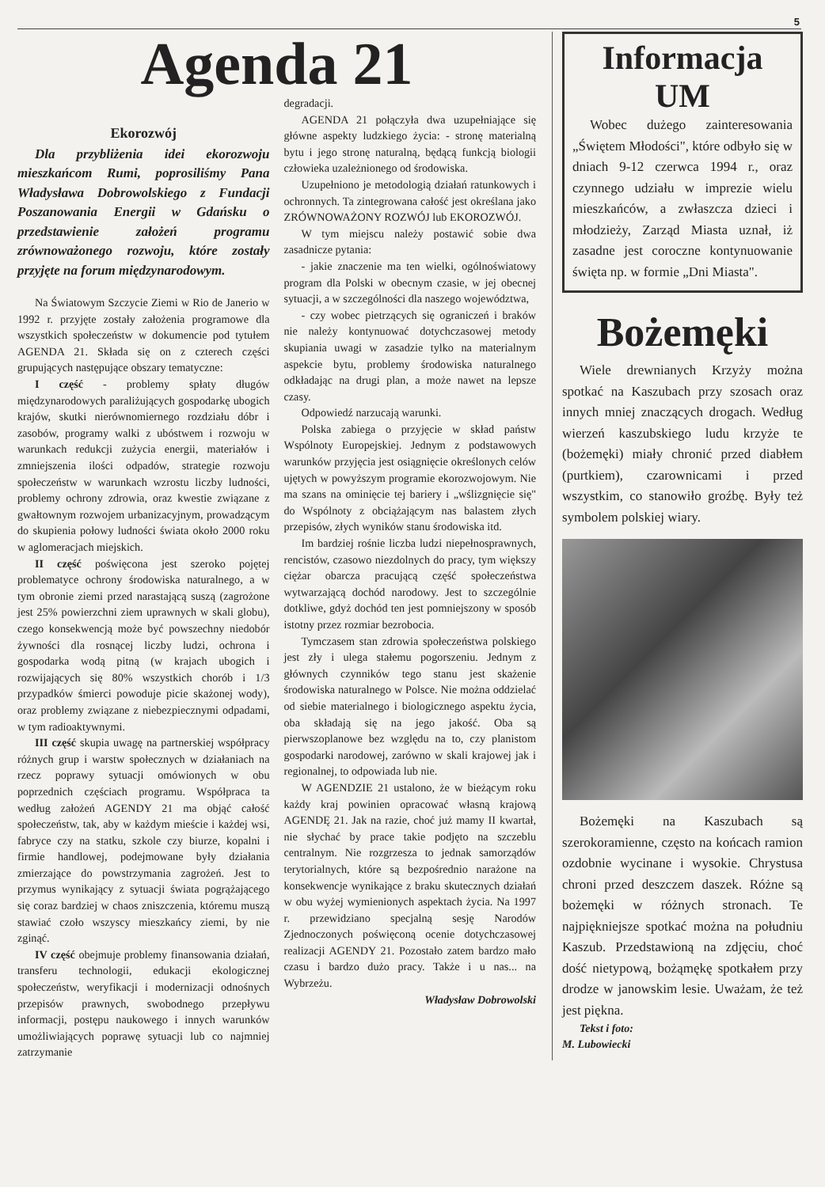5
Agenda 21
Ekorozwój
Dla przybliżenia idei ekorozwoju mieszkańcom Rumi, poprosiliśmy Pana Władysława Dobrowolskiego z Fundacji Poszanowania Energii w Gdańsku o przedstawienie założeń programu zrównoważonego rozwoju, które zostały przyjęte na forum międzynarodowym.
Na Światowym Szczycie Ziemi w Rio de Janerio w 1992 r. przyjęte zostały założenia programowe dla wszystkich społeczeństw w dokumencie pod tytułem AGENDA 21. Składa się on z czterech części grupujących następujące obszary tematyczne:
I część - problemy spłaty długów międzynarodowych paraliżujących gospodarkę ubogich krajów, skutki nierównomiernego rozdziału dóbr i zasobów, programy walki z ubóstwem i rozwoju w warunkach redukcji zużycia energii, materiałów i zmniejszenia ilości odpadów, strategie rozwoju społeczeństw w warunkach wzrostu liczby ludności, problemy ochrony zdrowia, oraz kwestie związane z gwałtownym rozwojem urbanizacyjnym, prowadzącym do skupienia połowy ludności świata około 2000 roku w aglomeracjach miejskich.
II część poświęcona jest szeroko pojętej problematyce ochrony środowiska naturalnego, a w tym obronie ziemi przed narastającą suszą (zagrożone jest 25% powierzchni ziem uprawnych w skali globu), czego konsekwencją może być powszechny niedobór żywności dla rosnącej liczby ludzi, ochrona i gospodarka wodą pitną (w krajach ubogich i rozwijających się 80% wszystkich chorób i 1/3 przypadków śmierci powoduje picie skażonej wody), oraz problemy związane z niebezpiecznymi odpadami, w tym radioaktywnymi.
III część skupia uwagę na partnerskiej współpracy różnych grup i warstw społecznych w działaniach na rzecz poprawy sytuacji omówionych w obu poprzednich częściach programu. Współpraca ta według założeń AGENDY 21 ma objąć całość społeczeństw, tak, aby w każdym mieście i każdej wsi, fabryce czy na statku, szkole czy biurze, kopalni i firmie handlowej, podejmowane były działania zmierzające do powstrzymania zagrożeń. Jest to przymus wynikający z sytuacji świata pogrążającego się coraz bardziej w chaos zniszczenia, któremu muszą stawiać czoło wszyscy mieszkańcy ziemi, by nie zginąć.
IV część obejmuje problemy finansowania działań, transferu technologii, edukacji ekologicznej społeczeństw, weryfikacji i modernizacji odnośnych przepisów prawnych, swobodnego przepływu informacji, postępu naukowego i innych warunków umożliwiających poprawę sytuacji lub co najmniej zatrzymanie
degradacji.
AGENDA 21 połączyła dwa uzupełniające się główne aspekty ludzkiego życia: - stronę materialną bytu i jego stronę naturalną, będącą funkcją biologii człowieka uzależnionego od środowiska.
Uzupełniono je metodologią działań ratunkowych i ochronnych. Ta zintegrowana całość jest określana jako ZRÓWNOWAŻONY ROZWÓJ lub EKOROZWÓJ.
W tym miejscu należy postawić sobie dwa zasadnicze pytania:
- jakie znaczenie ma ten wielki, ogólnoświatowy program dla Polski w obecnym czasie, w jej obecnej sytuacji, a w szczególności dla naszego województwa,
- czy wobec pietrzących się ograniczeń i braków nie należy kontynuować dotychczasowej metody skupiania uwagi w zasadzie tylko na materialnym aspekcie bytu, problemy środowiska naturalnego odkładając na drugi plan, a może nawet na lepsze czasy.
Odpowiedź narzucają warunki.
Polska zabiega o przyjęcie w skład państw Wspólnoty Europejskiej. Jednym z podstawowych warunków przyjęcia jest osiągnięcie określonych celów ujętych w powyższym programie ekorozwojowym. Nie ma szans na ominięcie tej bariery i „wślizgnięcie się" do Wspólnoty z obciążającym nas balastem złych przepisów, złych wyników stanu środowiska itd.
Im bardziej rośnie liczba ludzi niepełnosprawnych, rencistów, czasowo niezdolnych do pracy, tym większy ciężar obarcza pracującą część społeczeństwa wytwarzającą dochód narodowy. Jest to szczególnie dotkliwe, gdyż dochód ten jest pomniejszony w sposób istotny przez rozmiar bezrobocia.
Tymczasem stan zdrowia społeczeństwa polskiego jest zły i ulega stałemu pogorszeniu. Jednym z głównych czynników tego stanu jest skażenie środowiska naturalnego w Polsce. Nie można oddzielać od siebie materialnego i biologicznego aspektu życia, oba składają się na jego jakość. Oba są pierwszoplanowe bez względu na to, czy planistom gospodarki narodowej, zarówno w skali krajowej jak i regionalnej, to odpowiada lub nie.
W AGENDZIE 21 ustalono, że w bieżącym roku każdy kraj powinien opracować własną krajową AGENDĘ 21. Jak na razie, choć już mamy II kwartał, nie słychać by prace takie podjęto na szczeblu centralnym. Nie rozgrzesza to jednak samorządów terytorialnych, które są bezpośrednio narażone na konsekwencje wynikające z braku skutecznych działań w obu wyżej wymienionych aspektach życia. Na 1997 r. przewidziano specjalną sesję Narodów Zjednoczonych poświęconą ocenie dotychczasowej realizacji AGENDY 21. Pozostało zatem bardzo mało czasu i bardzo dużo pracy. Także i u nas... na Wybrzeżu.
Władysław Dobrowolski
Informacja UM
Wobec dużego zainteresowania „Świętem Młodości", które odbyło się w dniach 9-12 czerwca 1994 r., oraz czynnego udziału w imprezie wielu mieszkańców, a zwłaszcza dzieci i młodzieży, Zarząd Miasta uznał, iż zasadne jest coroczne kontynuowanie święta np. w formie „Dni Miasta".
Bożemęki
Wiele drewnianych Krzyży można spotkać na Kaszubach przy szosach oraz innych mniej znaczących drogach. Według wierzeń kaszubskiego ludu krzyże te (bożemęki) miały chronić przed diabłem (purtkiem), czarownicami i przed wszystkim, co stanowiło groźbę. Były też symbolem polskiej wiary.
Bożemęki na Kaszubach są szerokoramienne, często na końcach ramion ozdobnie wycinane i wysokie. Chrystusa chroni przed deszczem daszek. Różne są bożemęki w różnych stronach. Te najpiękniejsze spotkać można na południu Kaszub. Przedstawioną na zdjęciu, choć dość nietypową, bożąmękę spotkałem przy drodze w janowskim lesie. Uważam, że też jest piękna.
Tekst i foto:
M. Lubowiecki